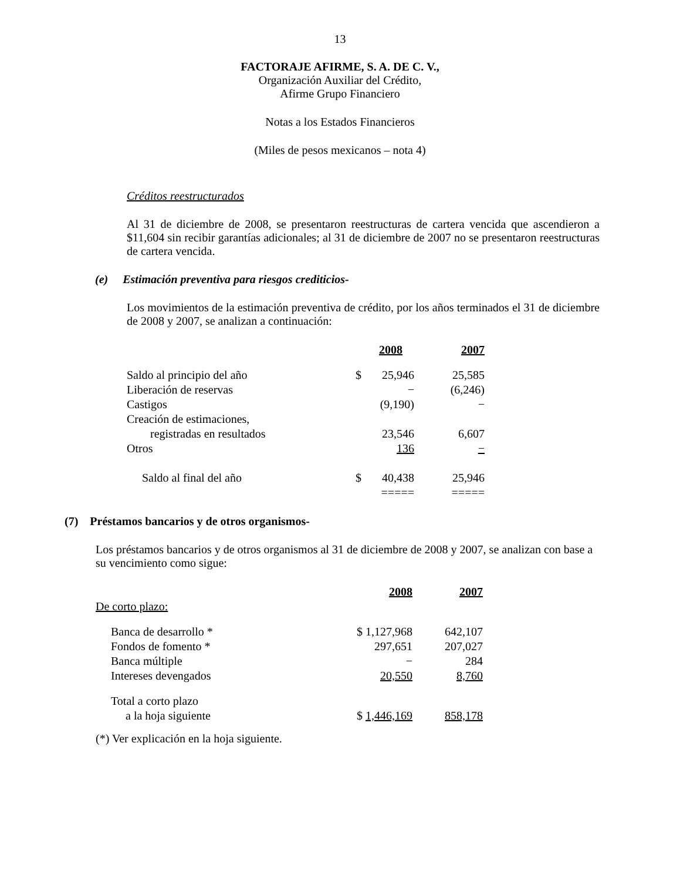13
FACTORAJE AFIRME, S. A. DE C. V.,
Organización Auxiliar del Crédito,
Afirme Grupo Financiero
Notas a los Estados Financieros
(Miles de pesos mexicanos – nota 4)
Créditos reestructurados
Al 31 de diciembre de 2008, se presentaron reestructuras de cartera vencida que ascendieron a $11,604 sin recibir garantías adicionales; al 31 de diciembre de 2007 no se presentaron reestructuras de cartera vencida.
(e) Estimación preventiva para riesgos crediticios-
Los movimientos de la estimación preventiva de crédito, por los años terminados el 31 de diciembre de 2008 y 2007, se analizan a continuación:
| | | 2008 | 2007 |
| --- | --- | --- | --- |
| Saldo al principio del año | $ | 25,946 | 25,585 |
| Liberación de reservas | | − | (6,246) |
| Castigos | | (9,190) | − |
| Creación de estimaciones, registradas en resultados | | 23,546 | 6,607 |
| Otros | | 136 | − |
| Saldo al final del año | $ | 40,438 ===== | 25,946 ===== |
(7) Préstamos bancarios y de otros organismos-
Los préstamos bancarios y de otros organismos al 31 de diciembre de 2008 y 2007, se analizan con base a su vencimiento como sigue:
| De corto plazo: | 2008 | 2007 |
| --- | --- | --- |
| Banca de desarrollo * | $ 1,127,968 | 642,107 |
| Fondos de fomento * | 297,651 | 207,027 |
| Banca múltiple | − | 284 |
| Intereses devengados | 20,550 | 8,760 |
| Total a corto plazo a la hoja siguiente | $ 1,446,169 | 858,178 |
(*) Ver explicación en la hoja siguiente.